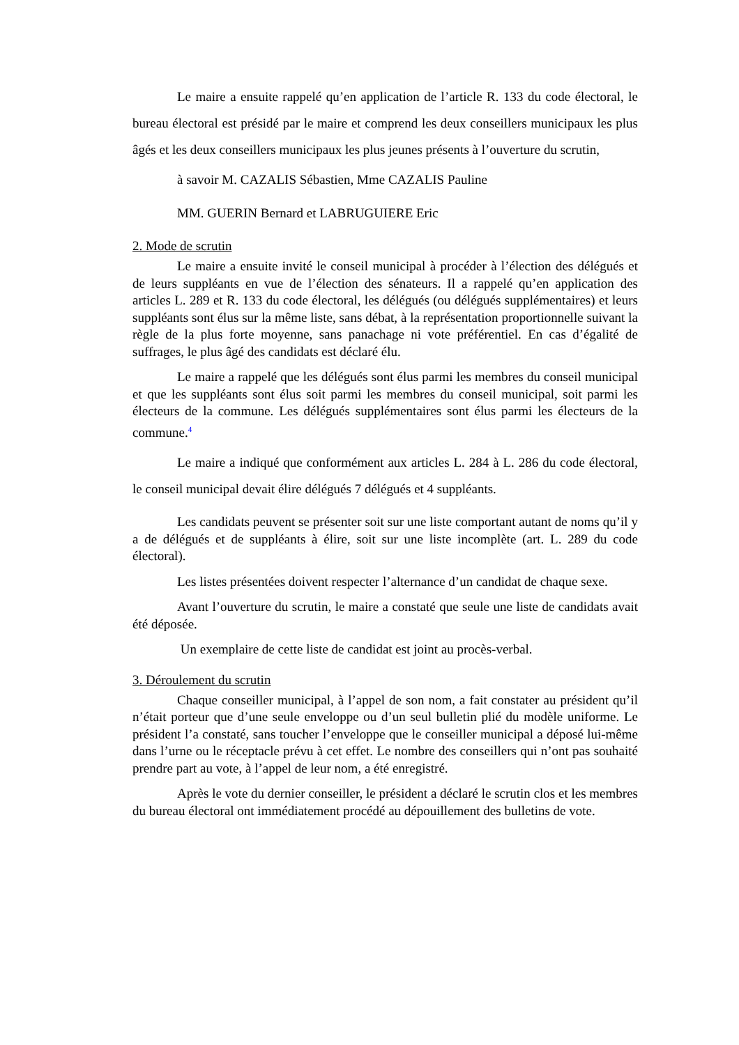Le maire a ensuite rappelé qu’en application de l’article R. 133 du code électoral, le bureau électoral est présidé par le maire et comprend les deux conseillers municipaux les plus âgés et les deux conseillers municipaux les plus jeunes présents à l’ouverture du scrutin,
à savoir M. CAZALIS Sébastien, Mme CAZALIS Pauline
MM. GUERIN Bernard et LABRUGUIERE Eric
2. Mode de scrutin
Le maire a ensuite invité le conseil municipal à procéder à l’élection des délégués et de leurs suppléants en vue de l’élection des sénateurs. Il a rappelé qu’en application des articles L. 289 et R. 133 du code électoral, les délégués (ou délégués supplémentaires) et leurs suppléants sont élus sur la même liste, sans débat, à la représentation proportionnelle suivant la règle de la plus forte moyenne, sans panachage ni vote préférentiel. En cas d’égalité de suffrages, le plus âgé des candidats est déclaré élu.
Le maire a rappelé que les délégués sont élus parmi les membres du conseil municipal et que les suppléants sont élus soit parmi les membres du conseil municipal, soit parmi les électeurs de la commune. Les délégués supplémentaires sont élus parmi les électeurs de la commune.<sup>4</sup>
Le maire a indiqué que conformément aux articles L. 284 à L. 286 du code électoral, le conseil municipal devait élire délégués 7 délégués et 4 suppléants.
Les candidats peuvent se présenter soit sur une liste comportant autant de noms qu’il y a de délégués et de suppléants à élire, soit sur une liste incomplète (art. L. 289 du code électoral).
Les listes présentées doivent respecter l’alternance d’un candidat de chaque sexe.
Avant l’ouverture du scrutin, le maire a constaté que seule une liste de candidats avait été déposée.
Un exemplaire de cette liste de candidat est joint au procès-verbal.
3. Déroulement du scrutin
Chaque conseiller municipal, à l’appel de son nom, a fait constater au président qu’il n’était porteur que d’une seule enveloppe ou d’un seul bulletin plié du modèle uniforme. Le président l’a constaté, sans toucher l’enveloppe que le conseiller municipal a déposé lui-même dans l’urne ou le réceptacle prévu à cet effet. Le nombre des conseillers qui n’ont pas souhaité prendre part au vote, à l’appel de leur nom, a été enregistré.
Après le vote du dernier conseiller, le président a déclaré le scrutin clos et les membres du bureau électoral ont immédiatement procédé au dépouillement des bulletins de vote.